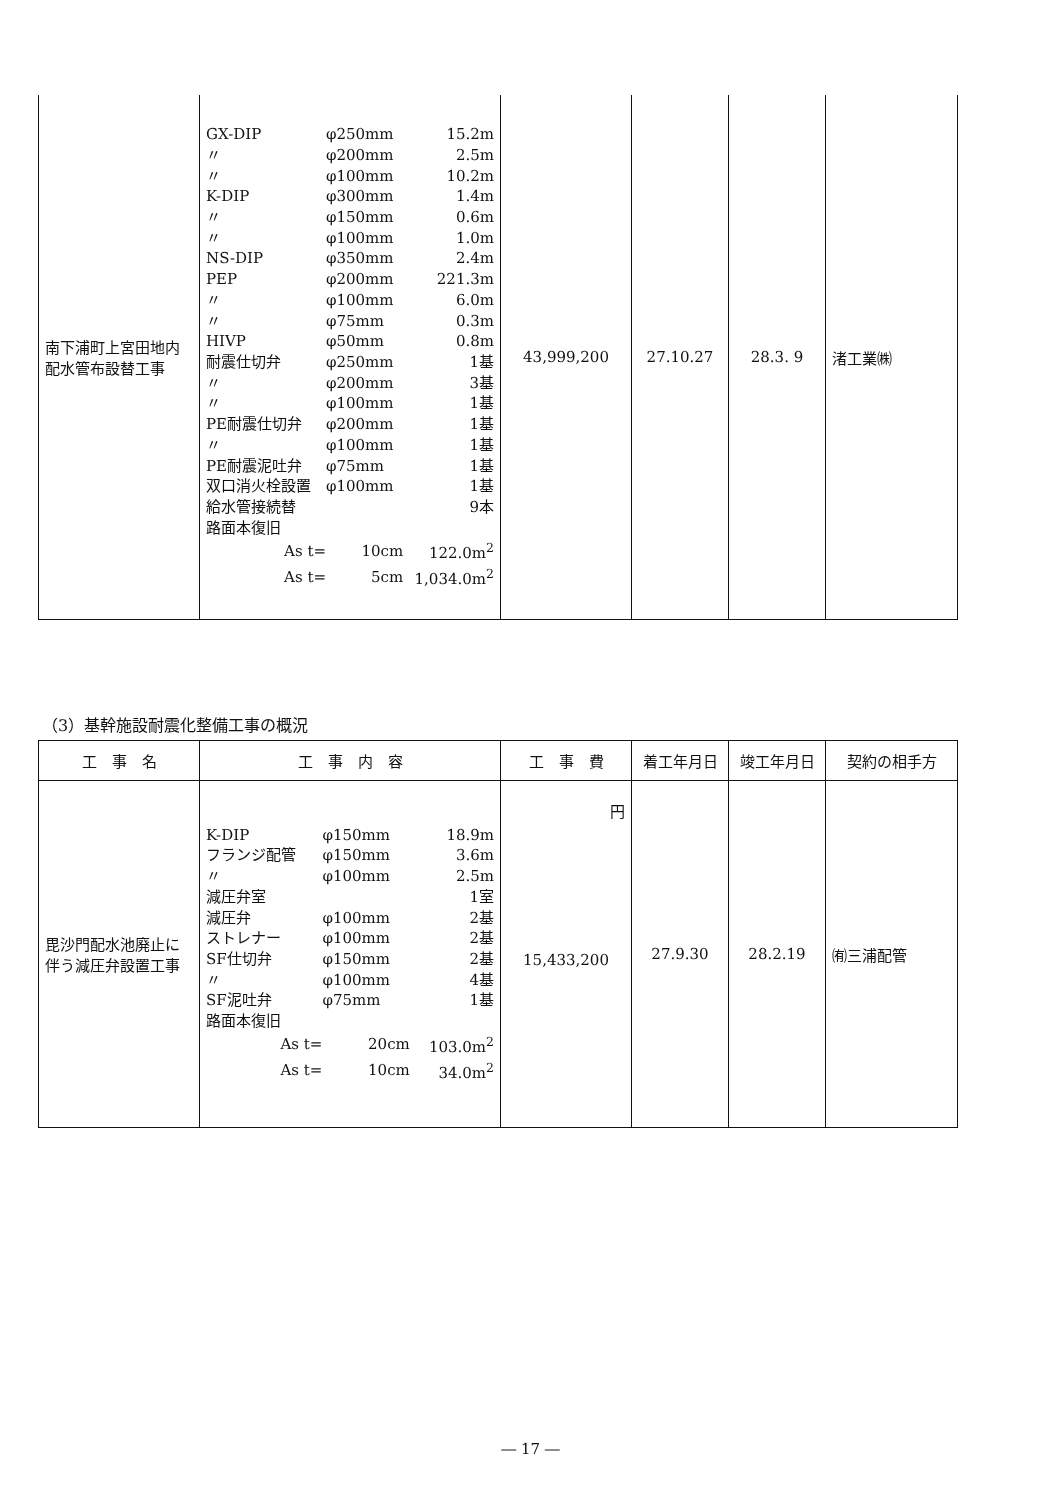| 南下浦町上宮田地内配水管布設替工事 | / GX-DIP / φ250mm / 15.2m / / 〃 / φ200mm / 2.5m / / 〃 / φ100mm / 10.2m / / K-DIP / φ300mm / 1.4m / / 〃 / φ150mm / 0.6m / / 〃 / φ100mm / 1.0m / / NS-DIP / φ350mm / 2.4m / / PEP / φ200mm / 221.3m / / 〃 / φ100mm / 6.0m / / 〃 / φ75mm / 0.3m / / HIVP / φ50mm / 0.8m / / 耐震仕切弁 / φ250mm / 1基 / / 〃 / φ200mm / 3基 / / 〃 / φ100mm / 1基 / / PE耐震仕切弁 / φ200mm / 1基 / / 〃 / φ100mm / 1基 / / PE耐震泥吐弁 / φ75mm / 1基 / / 双口消火栓設置 / φ100mm / 1基 / / 給水管接続替 / / 9本 / / 路面本復旧 / / / / As t= / 10cm / 122.0m<sup>2</sup> / / As t= / 5cm / 1,034.0m<sup>2</sup> / | 43,999,200 | 27.10.27 | 28.3. 9 | 渚工業㈱ |
（3）基幹施設耐震化整備工事の概況
| 工 事 名 | 工 事 内 容 | 工 事 費 | 着工年月日 | 竣工年月日 | 契約の相手方 |
| --- | --- | --- | --- | --- | --- |
| 毘沙門配水池廃止に伴う減圧弁設置工事 | / K-DIP / φ150mm / 18.9m / / フランジ配管 / φ150mm / 3.6m / / 〃 / φ100mm / 2.5m / / 減圧弁室 / / 1室 / / 減圧弁 / φ100mm / 2基 / / ストレナー / φ100mm / 2基 / / SF仕切弁 / φ150mm / 2基 / / 〃 / φ100mm / 4基 / / SF泥吐弁 / φ75mm / 1基 / / 路面本復旧 / / / / As t= / 20cm / 103.0m<sup>2</sup> / / As t= / 10cm / 34.0m<sup>2</sup> / | 円 15,433,200 | 27.9.30 | 28.2.19 | ㈲三浦配管 |
― 17 ―